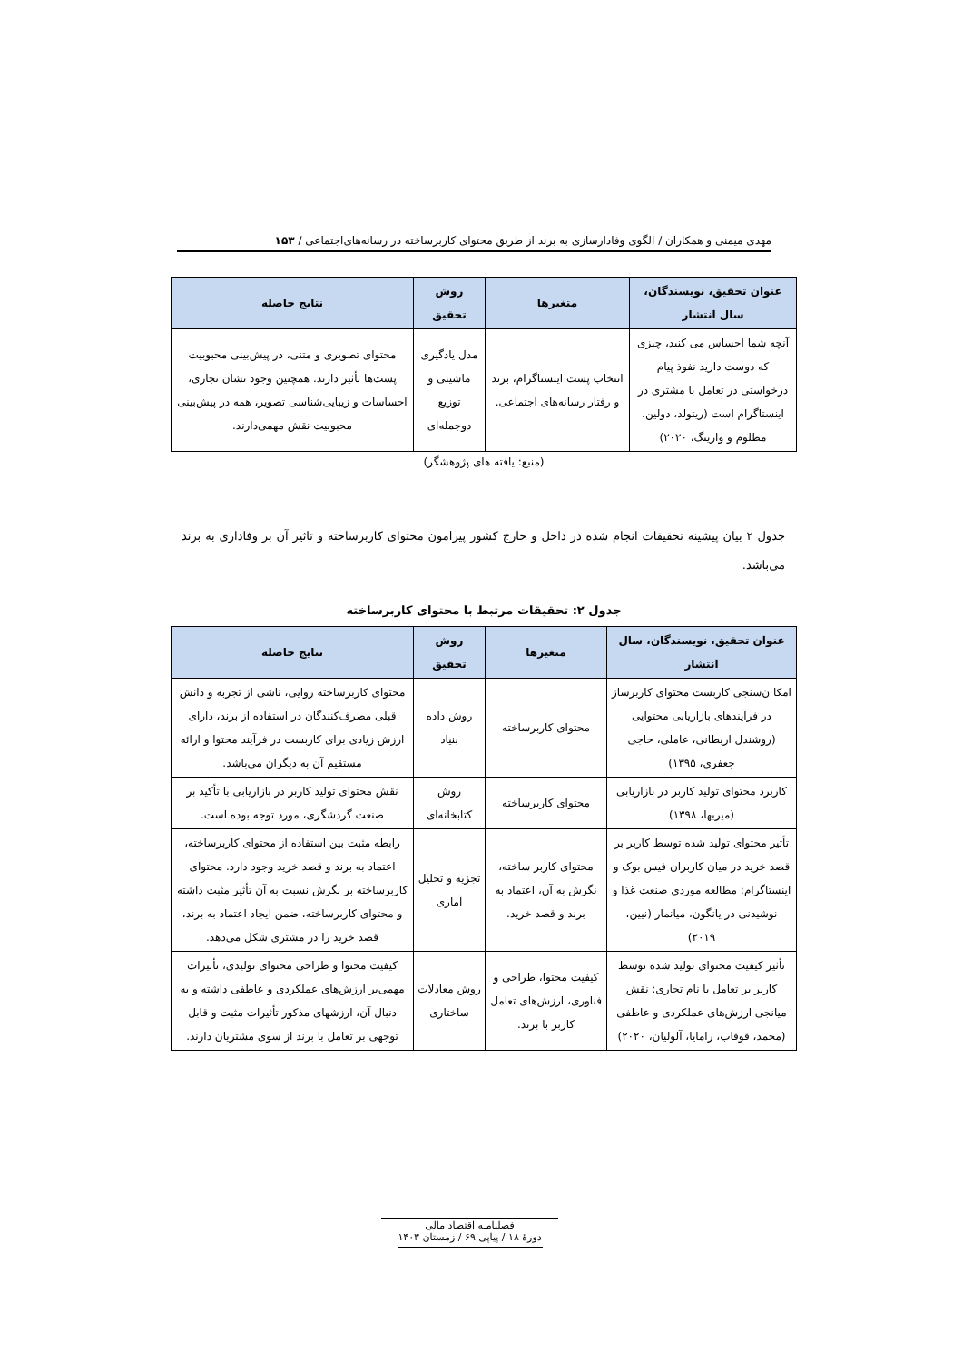مهدی میمنی و همکاران / الگوی وفادارسازی به برند از طریق محتوای کاربرساخته در رسانه‌های‌اجتماعی / ۱۵۳
| عنوان تحقیق، نویسندگان، سال انتشار | متغیرها | روش تحقیق | نتایج حاصله |
| --- | --- | --- | --- |
| آنچه شما احساس می کنید، چیزی که دوست دارید نفوذ پیام درخواستی در تعامل با مشتری در اینستاگرام است (ریتولد، دولین، مظلوم و وارینگ، ۲۰۲۰) | انتخاب پست اینستاگرام، برند و رفتار رسانه‌های اجتماعی. | مدل یادگیری ماشینی و توزیع دوجمله‌ای | محتوای تصویری و متنی، در پیش‌بینی محبوبیت پست‌ها تأثیر دارند. همچنین وجود نشان تجاری، احساسات و زیبایی‌شناسی تصویر، همه در پیش‌بینی محبوبیت نقش مهمی‌دارند. |
(منبع: یافته های پژوهشگر)
جدول ۲ بیان پیشینه تحقیقات انجام شده در داخل و خارج کشور پیرامون محتوای کاربرساخته و تاثیر آن بر وفاداری به برند می‌باشد.
جدول ۲: تحقیقات مرتبط با محتوای کاربرساخته
| عنوان تحقیق، نویسندگان، سال انتشار | متغیرها | روش تحقیق | نتایج حاصله |
| --- | --- | --- | --- |
| امکا ن‌سنجی کاربست محتوای کاربرساز در فرآیندهای بازاریابی محتوایی (روشندل اربطانی، عاملی، حاجی جعفری، ۱۳۹۵) | محتوای کاربرساخته | روش داده بنیاد | محتوای کاربرساخته روایی، ناشی از تجربه و دانش قبلی مصرف‌کنندگان در استفاده از برند، دارای ارزش زیادی برای کاربست در فرآیند محتوا و ارائه مستقیم آن به دیگران می‌باشد. |
| کاربرد محتوای تولید کاربر در بازاریابی (میربها، ۱۳۹۸) | محتوای کاربرساخته | روش کتابخانه‌ای | نقش محتوای تولید کاربر در بازاریابی با تأکید بر صنعت گردشگری، مورد توجه بوده است. |
| تأثیر محتوای تولید شده توسط کاربر بر قصد خرید در میان کاربران فیس بوک و اینستاگرام: مطالعه موردی صنعت غذا و نوشیدنی در یانگون، میانمار (نیین، ۲۰۱۹) | محتوای کاربر ساخته، نگرش به آن، اعتماد به برند و قصد خرید. | تجزیه و تحلیل آماری | رابطه مثبت بین استفاده از محتوای کاربرساخته، اعتماد به برند و قصد خرید وجود دارد. محتوای کاربرساخته بر نگرش نسبت به آن تأثیر مثبت داشته و محتوای کاربرساخته، ضمن ایجاد اعتماد به برند، قصد خرید را در مشتری شکل می‌دهد. |
| تأثیر کیفیت محتوای تولید شده توسط کاربر بر تعامل با نام تجاری: نقش میانجی ارزش‌های عملکردی و عاطفی (محمد، قوقاب، رامایا، آلولیان، ۲۰۲۰) | کیفیت محتوا، طراحی و فناوری، ارزش‌های تعامل کاربر با برند. | روش معادلات ساختاری | کیفیت محتوا و طراحی محتوای تولیدی، تأثیرات مهمی‌بر ارزش‌های عملکردی و عاطفی داشته و به دنبال آن، ارزشهای مذکور تأثیرات مثبت و قابل توجهی بر تعامل با برند از سوی مشتریان دارند. |
فصلنامـه اقتصاد مالی
دورۀ ۱۸ / پیاپی ۶۹ / زمستان ۱۴۰۳